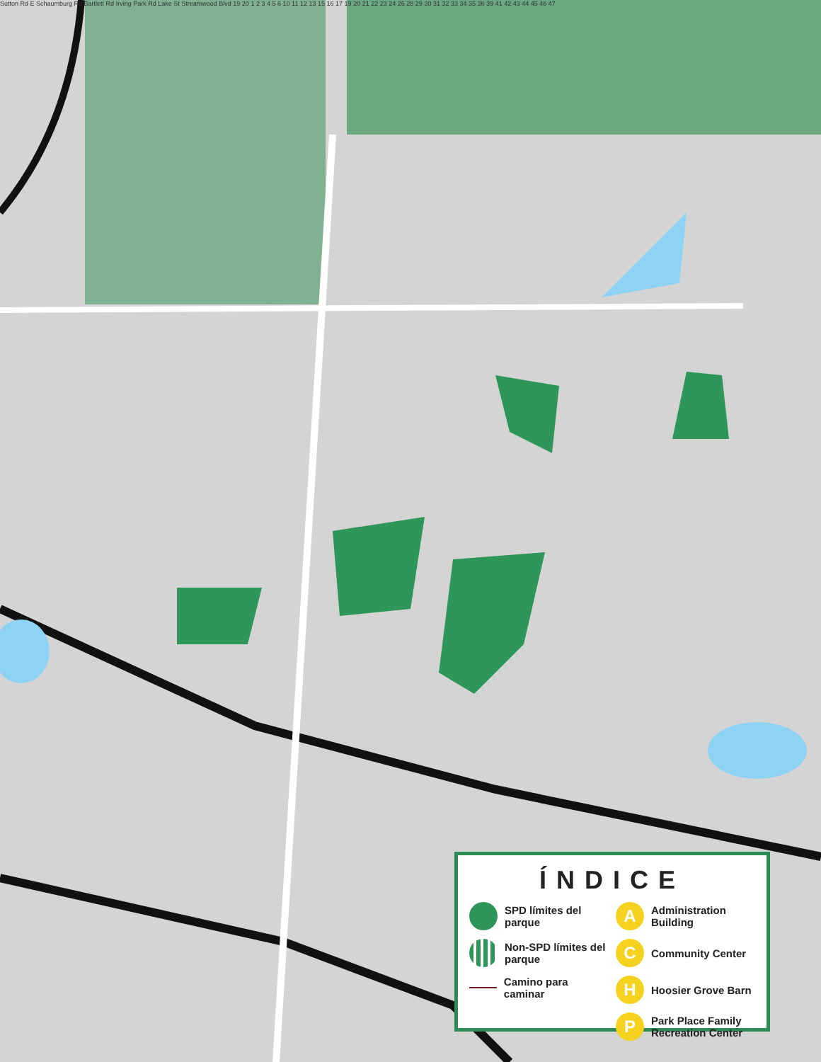Sutton Rd E Schaumburg Rd Bartlett Rd Irving Park Rd Lake St Streamwood Blvd 19 20 1 2 3 4 5 6 10 11 12 13 15 16 17 19 20 21 22 23 24 26 28 29 30 31 32 33 34 35 36 39 41 42 43 44 45 46 47
ÍNDICE
SPD límites del parque
Non-SPD límites del parque
Camino para caminar
A
Administration Building
C
Community Center
H
Hoosier Grove Barn
P
Park Place Family Recreation Center